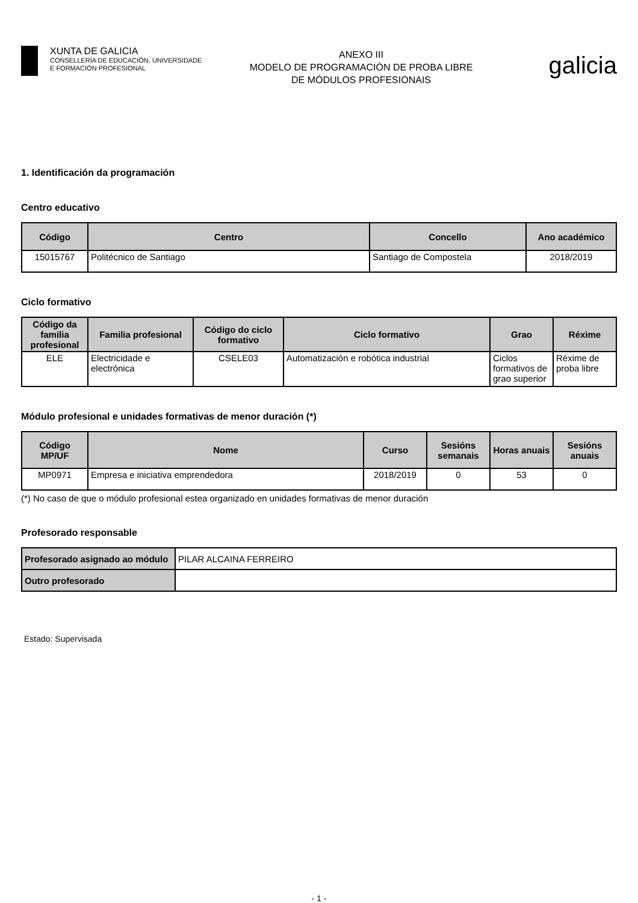XUNTA DE GALICIA
CONSELLERÍA DE EDUCACIÓN, UNIVERSIDADE
E FORMACIÓN PROFESIONAL
ANEXO III
MODELO DE PROGRAMACIÓN DE PROBA LIBRE
DE MÓDULOS PROFESIONAIS
galicia
1. Identificación da programación
Centro educativo
| Código | Centro | Concello | Ano académico |
| --- | --- | --- | --- |
| 15015767 | Politécnico de Santiago | Santiago de Compostela | 2018/2019 |
Ciclo formativo
| Código da familia profesional | Familia profesional | Código do ciclo formativo | Ciclo formativo | Grao | Réxime |
| --- | --- | --- | --- | --- | --- |
| ELE | Electricidade e electrónica | CSELE03 | Automatización e robótica industrial | Ciclos formativos de grao superior | Réxime de proba libre |
Módulo profesional e unidades formativas de menor duración (*)
| Código MP/UF | Nome | Curso | Sesións semanais | Horas anuais | Sesións anuais |
| --- | --- | --- | --- | --- | --- |
| MP0971 | Empresa e iniciativa emprendedora | 2018/2019 | 0 | 53 | 0 |
(*) No caso de que o módulo profesional estea organizado en unidades formativas de menor duración
Profesorado responsable
| Profesorado asignado ao módulo | PILAR ALCAINA FERREIRO |
| Outro profesorado | |
Estado: Supervisada
- 1 -